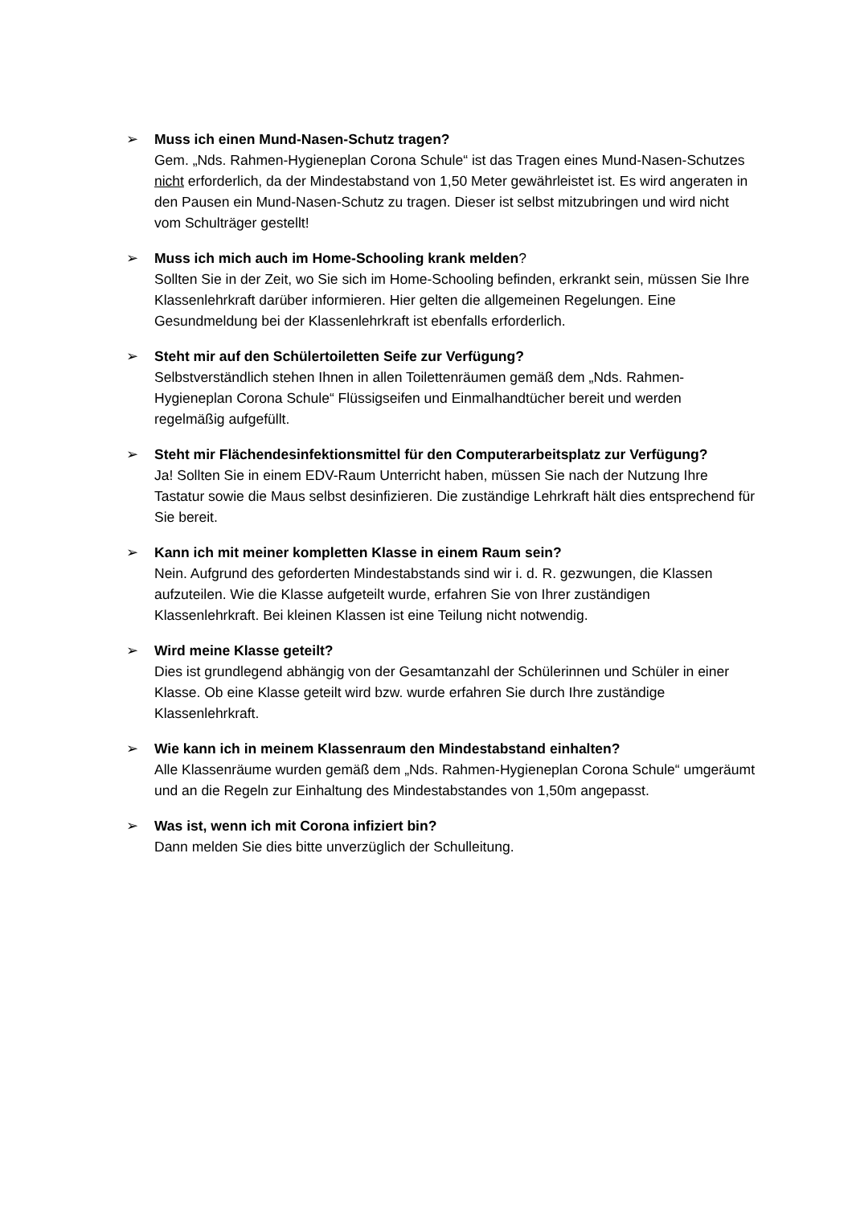➢ Muss ich einen Mund-Nasen-Schutz tragen?
Gem. „Nds. Rahmen-Hygieneplan Corona Schule“ ist das Tragen eines Mund-Nasen-Schutzes nicht erforderlich, da der Mindestabstand von 1,50 Meter gewährleistet ist. Es wird angeraten in den Pausen ein Mund-Nasen-Schutz zu tragen. Dieser ist selbst mitzubringen und wird nicht vom Schulträger gestellt!
➢ Muss ich mich auch im Home-Schooling krank melden?
Sollten Sie in der Zeit, wo Sie sich im Home-Schooling befinden, erkrankt sein, müssen Sie Ihre Klassenlehrkraft darüber informieren. Hier gelten die allgemeinen Regelungen. Eine Gesundmeldung bei der Klassenlehrkraft ist ebenfalls erforderlich.
➢ Steht mir auf den Schülertoiletten Seife zur Verfügung?
Selbstverständlich stehen Ihnen in allen Toilettenräumen gemäß dem „Nds. Rahmen-Hygieneplan Corona Schule“ Flüssigseifen und Einmalhandtücher bereit und werden regelmäßig aufgefüllt.
➢ Steht mir Flächendesinfektionsmittel für den Computerarbeitsplatz zur Verfügung?
Ja! Sollten Sie in einem EDV-Raum Unterricht haben, müssen Sie nach der Nutzung Ihre Tastatur sowie die Maus selbst desinfizieren. Die zuständige Lehrkraft hält dies entsprechend für Sie bereit.
➢ Kann ich mit meiner kompletten Klasse in einem Raum sein?
Nein. Aufgrund des geforderten Mindestabstands sind wir i. d. R. gezwungen, die Klassen aufzuteilen. Wie die Klasse aufgeteilt wurde, erfahren Sie von Ihrer zuständigen Klassenlehrkraft. Bei kleinen Klassen ist eine Teilung nicht notwendig.
➢ Wird meine Klasse geteilt?
Dies ist grundlegend abhängig von der Gesamtanzahl der Schülerinnen und Schüler in einer Klasse. Ob eine Klasse geteilt wird bzw. wurde erfahren Sie durch Ihre zuständige Klassenlehrkraft.
➢ Wie kann ich in meinem Klassenraum den Mindestabstand einhalten?
Alle Klassenräume wurden gemäß dem „Nds. Rahmen-Hygieneplan Corona Schule“ umgeräumt und an die Regeln zur Einhaltung des Mindestabstandes von 1,50m angepasst.
➢ Was ist, wenn ich mit Corona infiziert bin?
Dann melden Sie dies bitte unverzüglich der Schulleitung.